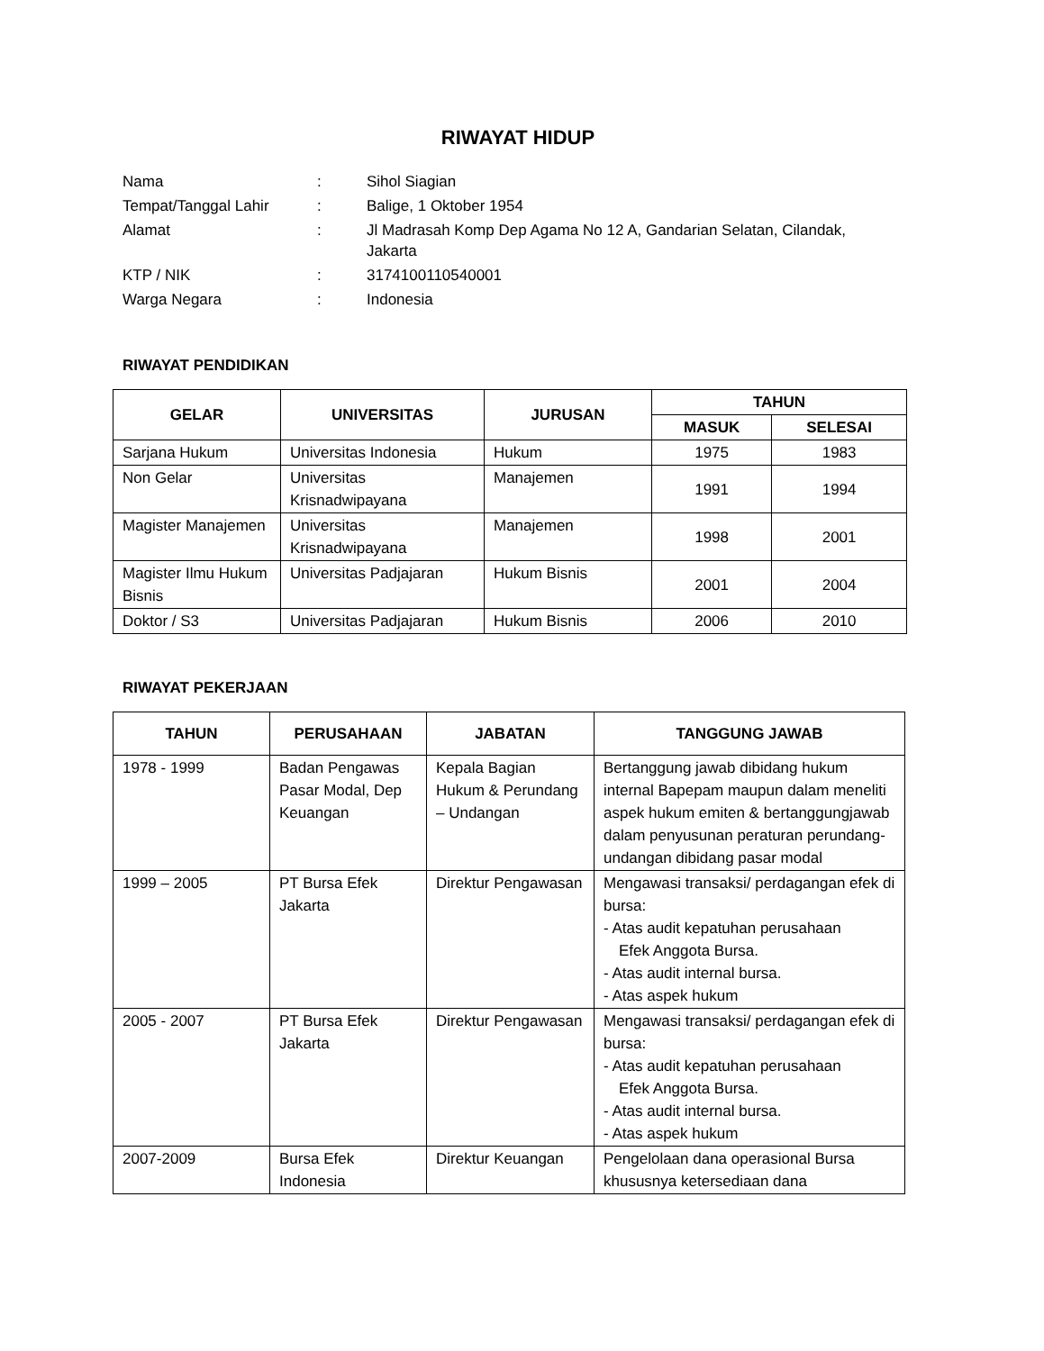RIWAYAT HIDUP
| Nama | : | Sihol Siagian |
| Tempat/Tanggal Lahir | : | Balige, 1 Oktober 1954 |
| Alamat | : | Jl Madrasah Komp Dep Agama No 12 A, Gandarian Selatan, Cilandak, Jakarta |
| KTP / NIK | : | 3174100110540001 |
| Warga Negara | : | Indonesia |
RIWAYAT PENDIDIKAN
| GELAR | UNIVERSITAS | JURUSAN | TAHUN | |
| --- | --- | --- | --- | --- |
| | | | MASUK | SELESAI |
| Sarjana Hukum | Universitas Indonesia | Hukum | 1975 | 1983 |
| Non Gelar | Universitas Krisnadwipayana | Manajemen | 1991 | 1994 |
| Magister Manajemen | Universitas Krisnadwipayana | Manajemen | 1998 | 2001 |
| Magister Ilmu Hukum Bisnis | Universitas Padjajaran | Hukum Bisnis | 2001 | 2004 |
| Doktor / S3 | Universitas Padjajaran | Hukum Bisnis | 2006 | 2010 |
RIWAYAT PEKERJAAN
| TAHUN | PERUSAHAAN | JABATAN | TANGGUNG JAWAB |
| --- | --- | --- | --- |
| 1978 - 1999 | Badan Pengawas Pasar Modal, Dep Keuangan | Kepala Bagian Hukum & Perundang – Undangan | Bertanggung jawab dibidang hukum internal Bapepam maupun dalam meneliti aspek hukum emiten & bertanggungjawab dalam penyusunan peraturan perundang-undangan dibidang pasar modal |
| 1999 – 2005 | PT Bursa Efek Jakarta | Direktur Pengawasan | Mengawasi transaksi/ perdagangan efek di bursa: - Atas audit kepatuhan perusahaan Efek Anggota Bursa. - Atas audit internal bursa. - Atas aspek hukum |
| 2005 - 2007 | PT Bursa Efek Jakarta | Direktur Pengawasan | Mengawasi transaksi/ perdagangan efek di bursa: - Atas audit kepatuhan perusahaan Efek Anggota Bursa. - Atas audit internal bursa. - Atas aspek hukum |
| 2007-2009 | Bursa Efek Indonesia | Direktur Keuangan | Pengelolaan dana operasional Bursa khususnya ketersediaan dana |